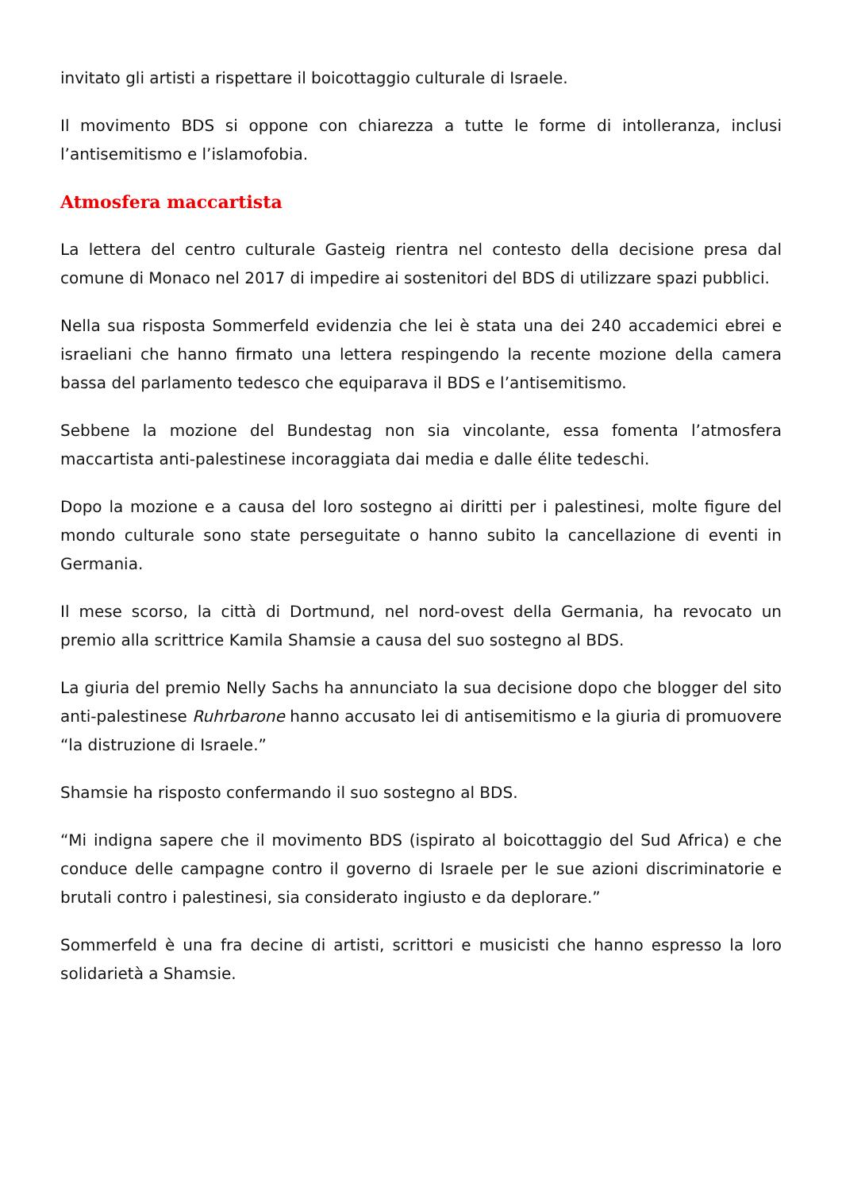invitato gli artisti a rispettare il boicottaggio culturale di Israele.
Il movimento BDS si oppone con chiarezza a tutte le forme di intolleranza, inclusi l’antisemitismo e l’islamofobia.
Atmosfera maccartista
La lettera del centro culturale Gasteig rientra nel contesto della decisione presa dal comune di Monaco nel 2017 di impedire ai sostenitori del BDS di utilizzare spazi pubblici.
Nella sua risposta Sommerfeld evidenzia che lei è stata una dei 240 accademici ebrei e israeliani che hanno firmato una lettera respingendo la recente mozione della camera bassa del parlamento tedesco che equiparava il BDS e l’antisemitismo.
Sebbene la mozione del Bundestag non sia vincolante, essa fomenta l’atmosfera maccartista anti-palestinese incoraggiata dai media e dalle élite tedeschi.
Dopo la mozione e a causa del loro sostegno ai diritti per i palestinesi, molte figure del mondo culturale sono state perseguitate o hanno subito la cancellazione di eventi in Germania.
Il mese scorso, la città di Dortmund, nel nord-ovest della Germania, ha revocato un premio alla scrittrice Kamila Shamsie a causa del suo sostegno al BDS.
La giuria del premio Nelly Sachs ha annunciato la sua decisione dopo che blogger del sito anti-palestinese Ruhrbarone hanno accusato lei di antisemitismo e la giuria di promuovere “la distruzione di Israele.”
Shamsie ha risposto confermando il suo sostegno al BDS.
“Mi indigna sapere che il movimento BDS (ispirato al boicottaggio del Sud Africa) e che conduce delle campagne contro il governo di Israele per le sue azioni discriminatorie e brutali contro i palestinesi, sia considerato ingiusto e da deplorare.”
Sommerfeld è una fra decine di artisti, scrittori e musicisti che hanno espresso la loro solidarietà a Shamsie.